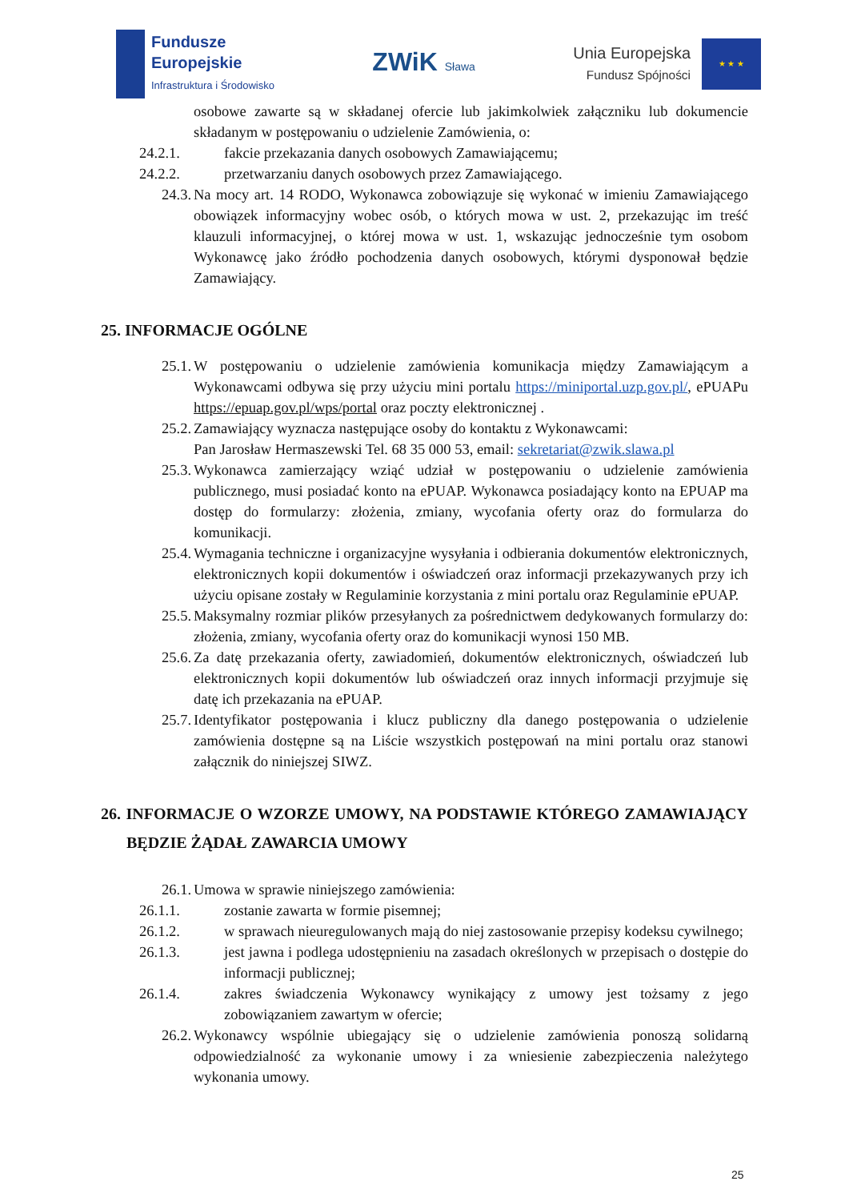Fundusze
Europejskie
Infrastruktura i Środowisko
ZWiK Sława
Unia Europejska
Fundusz Spójności
★ ★ ★
osobowe zawarte są w składanej ofercie lub jakimkolwiek załączniku lub dokumencie składanym w postępowaniu o udzielenie Zamówienia, o:
24.2.1. fakcie przekazania danych osobowych Zamawiającemu;
24.2.2. przetwarzaniu danych osobowych przez Zamawiającego.
24.3. Na mocy art. 14 RODO, Wykonawca zobowiązuje się wykonać w imieniu Zamawiającego obowiązek informacyjny wobec osób, o których mowa w ust. 2, przekazując im treść klauzuli informacyjnej, o której mowa w ust. 1, wskazując jednocześnie tym osobom Wykonawcę jako źródło pochodzenia danych osobowych, którymi dysponował będzie Zamawiający.
25. INFORMACJE OGÓLNE
25.1. W postępowaniu o udzielenie zamówienia komunikacja między Zamawiającym a Wykonawcami odbywa się przy użyciu mini portalu https://miniportal.uzp.gov.pl/, ePUAPu https://epuap.gov.pl/wps/portal oraz poczty elektronicznej .
25.2. Zamawiający wyznacza następujące osoby do kontaktu z Wykonawcami:
Pan Jarosław Hermaszewski Tel. 68 35 000 53, email: sekretariat@zwik.slawa.pl
25.3. Wykonawca zamierzający wziąć udział w postępowaniu o udzielenie zamówienia publicznego, musi posiadać konto na ePUAP. Wykonawca posiadający konto na EPUAP ma dostęp do formularzy: złożenia, zmiany, wycofania oferty oraz do formularza do komunikacji.
25.4. Wymagania techniczne i organizacyjne wysyłania i odbierania dokumentów elektronicznych, elektronicznych kopii dokumentów i oświadczeń oraz informacji przekazywanych przy ich użyciu opisane zostały w Regulaminie korzystania z mini portalu oraz Regulaminie ePUAP.
25.5. Maksymalny rozmiar plików przesyłanych za pośrednictwem dedykowanych formularzy do: złożenia, zmiany, wycofania oferty oraz do komunikacji wynosi 150 MB.
25.6. Za datę przekazania oferty, zawiadomień, dokumentów elektronicznych, oświadczeń lub elektronicznych kopii dokumentów lub oświadczeń oraz innych informacji przyjmuje się datę ich przekazania na ePUAP.
25.7. Identyfikator postępowania i klucz publiczny dla danego postępowania o udzielenie zamówienia dostępne są na Liście wszystkich postępowań na mini portalu oraz stanowi załącznik do niniejszej SIWZ.
26. INFORMACJE O WZORZE UMOWY, NA PODSTAWIE KTÓREGO ZAMAWIAJĄCY BĘDZIE ŻĄDAŁ ZAWARCIA UMOWY
26.1. Umowa w sprawie niniejszego zamówienia:
26.1.1. zostanie zawarta w formie pisemnej;
26.1.2. w sprawach nieuregulowanych mają do niej zastosowanie przepisy kodeksu cywilnego;
26.1.3. jest jawna i podlega udostępnieniu na zasadach określonych w przepisach o dostępie do informacji publicznej;
26.1.4. zakres świadczenia Wykonawcy wynikający z umowy jest tożsamy z jego zobowiązaniem zawartym w ofercie;
26.2. Wykonawcy wspólnie ubiegający się o udzielenie zamówienia ponoszą solidarną odpowiedzialność za wykonanie umowy i za wniesienie zabezpieczenia należytego wykonania umowy.
25